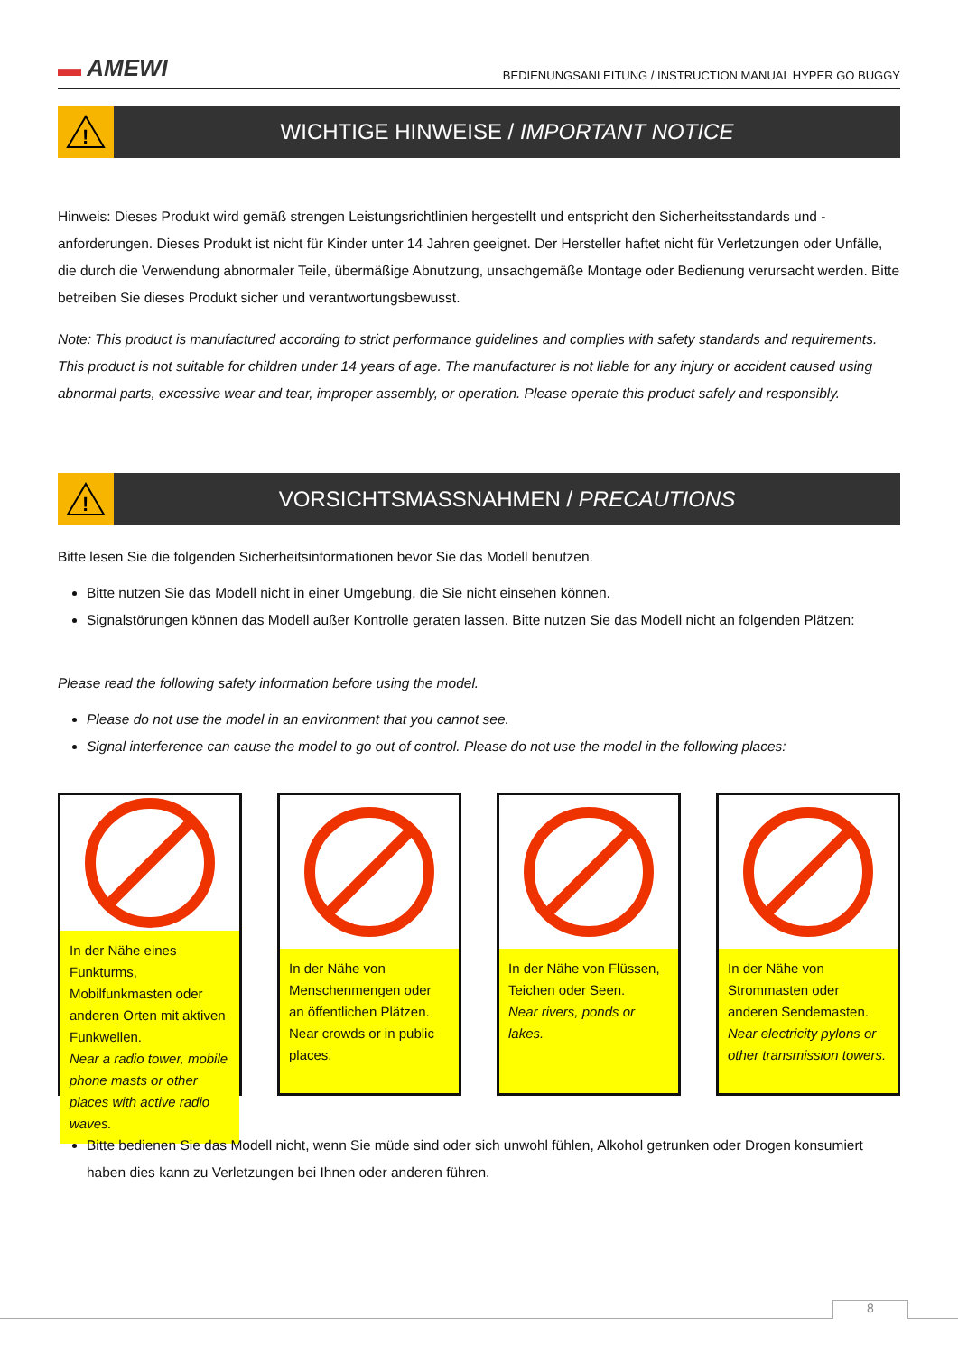▬ AMEWI
BEDIENUNGSANLEITUNG / INSTRUCTION MANUAL HYPER GO BUGGY
!
WICHTIGE HINWEISE / IMPORTANT NOTICE
Hinweis: Dieses Produkt wird gemäß strengen Leistungsrichtlinien hergestellt und entspricht den Sicherheitsstandards und -anforderungen. Dieses Produkt ist nicht für Kinder unter 14 Jahren geeignet. Der Hersteller haftet nicht für Verletzungen oder Unfälle, die durch die Verwendung abnormaler Teile, übermäßige Abnutzung, unsachgemäße Montage oder Bedienung verursacht werden. Bitte betreiben Sie dieses Produkt sicher und verantwortungsbewusst.
Note: This product is manufactured according to strict performance guidelines and complies with safety standards and requirements. This product is not suitable for children under 14 years of age. The manufacturer is not liable for any injury or accident caused using abnormal parts, excessive wear and tear, improper assembly, or operation. Please operate this product safely and responsibly.
!
VORSICHTSMASSNAHMEN / PRECAUTIONS
Bitte lesen Sie die folgenden Sicherheitsinformationen bevor Sie das Modell benutzen.
Bitte nutzen Sie das Modell nicht in einer Umgebung, die Sie nicht einsehen können.
Signalstörungen können das Modell außer Kontrolle geraten lassen. Bitte nutzen Sie das Modell nicht an folgenden Plätzen:
Please read the following safety information before using the model.
Please do not use the model in an environment that you cannot see.
Signal interference can cause the model to go out of control. Please do not use the model in the following places:
In der Nähe eines Funkturms, Mobilfunkmasten oder anderen Orten mit aktiven Funkwellen.
Near a radio tower, mobile phone masts or other places with active radio waves.
In der Nähe von Menschenmengen oder an öffentlichen Plätzen.
Near crowds or in public places.
In der Nähe von Flüssen, Teichen oder Seen.
Near rivers, ponds or lakes.
In der Nähe von Strommasten oder anderen Sendemasten.
Near electricity pylons or other transmission towers.
Bitte bedienen Sie das Modell nicht, wenn Sie müde sind oder sich unwohl fühlen, Alkohol getrunken oder Drogen konsumiert haben dies kann zu Verletzungen bei Ihnen oder anderen führen.
8